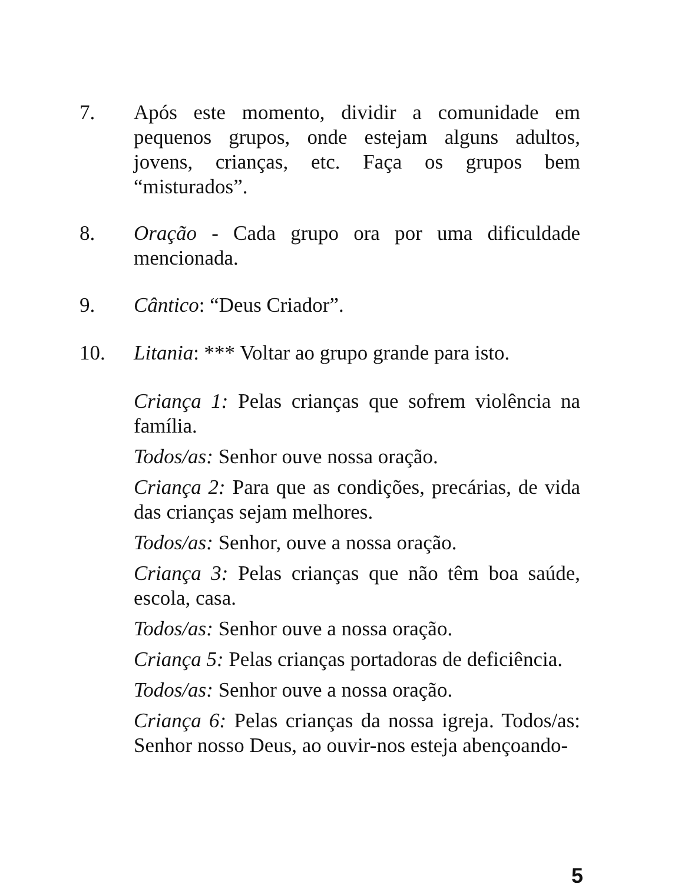7. Após este momento, dividir a comunidade em pequenos grupos, onde estejam alguns adultos, jovens, crianças, etc. Faça os grupos bem “misturados”.
8. Oração - Cada grupo ora por uma dificuldade mencionada.
9. Cântico: “Deus Criador”.
10. Litania: *** Voltar ao grupo grande para isto.
Criança 1: Pelas crianças que sofrem violência na família.
Todos/as: Senhor ouve nossa oração.
Criança 2: Para que as condições, precárias, de vida das crianças sejam melhores.
Todos/as: Senhor, ouve a nossa oração.
Criança 3: Pelas crianças que não têm boa saúde, escola, casa.
Todos/as: Senhor ouve a nossa oração.
Criança 5: Pelas crianças portadoras de deficiência.
Todos/as: Senhor ouve a nossa oração.
Criança 6: Pelas crianças da nossa igreja. Todos/as: Senhor nosso Deus, ao ouvir-nos esteja abençoando-
5